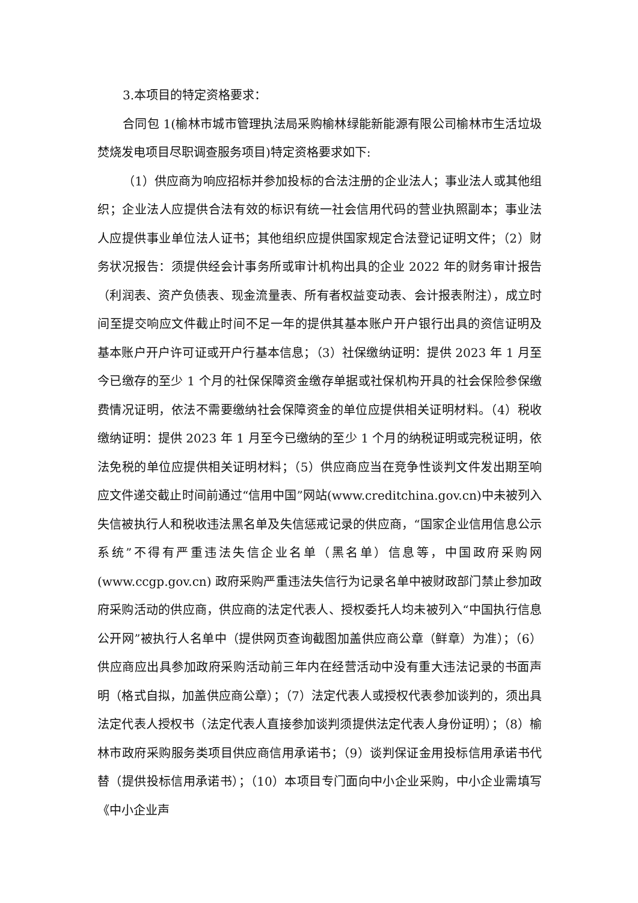3.本项目的特定资格要求：
合同包 1(榆林市城市管理执法局采购榆林绿能新能源有限公司榆林市生活垃圾焚烧发电项目尽职调查服务项目)特定资格要求如下:
（1）供应商为响应招标并参加投标的合法注册的企业法人；事业法人或其他组织；企业法人应提供合法有效的标识有统一社会信用代码的营业执照副本；事业法人应提供事业单位法人证书；其他组织应提供国家规定合法登记证明文件；（2）财务状况报告：须提供经会计事务所或审计机构出具的企业 2022 年的财务审计报告（利润表、资产负债表、现金流量表、所有者权益变动表、会计报表附注），成立时间至提交响应文件截止时间不足一年的提供其基本账户开户银行出具的资信证明及基本账户开户许可证或开户行基本信息；（3）社保缴纳证明：提供 2023 年 1 月至今已缴存的至少 1 个月的社保保障资金缴存单据或社保机构开具的社会保险参保缴费情况证明，依法不需要缴纳社会保障资金的单位应提供相关证明材料。（4）税收缴纳证明：提供 2023 年 1 月至今已缴纳的至少 1 个月的纳税证明或完税证明，依法免税的单位应提供相关证明材料；（5）供应商应当在竞争性谈判文件发出期至响应文件递交截止时间前通过“信用中国”网站(www.creditchina.gov.cn)中未被列入失信被执行人和税收违法黑名单及失信惩戒记录的供应商，“国家企业信用信息公示系统”不得有严重违法失信企业名单（黑名单）信息等，中国政府采购网(www.ccgp.gov.cn) 政府采购严重违法失信行为记录名单中被财政部门禁止参加政府采购活动的供应商，供应商的法定代表人、授权委托人均未被列入“中国执行信息公开网”被执行人名单中（提供网页查询截图加盖供应商公章（鲜章）为准）；（6）供应商应出具参加政府采购活动前三年内在经营活动中没有重大违法记录的书面声明（格式自拟，加盖供应商公章）；（7）法定代表人或授权代表参加谈判的，须出具法定代表人授权书（法定代表人直接参加谈判须提供法定代表人身份证明）；（8）榆林市政府采购服务类项目供应商信用承诺书；（9）谈判保证金用投标信用承诺书代替（提供投标信用承诺书）；（10）本项目专门面向中小企业采购，中小企业需填写《中小企业声